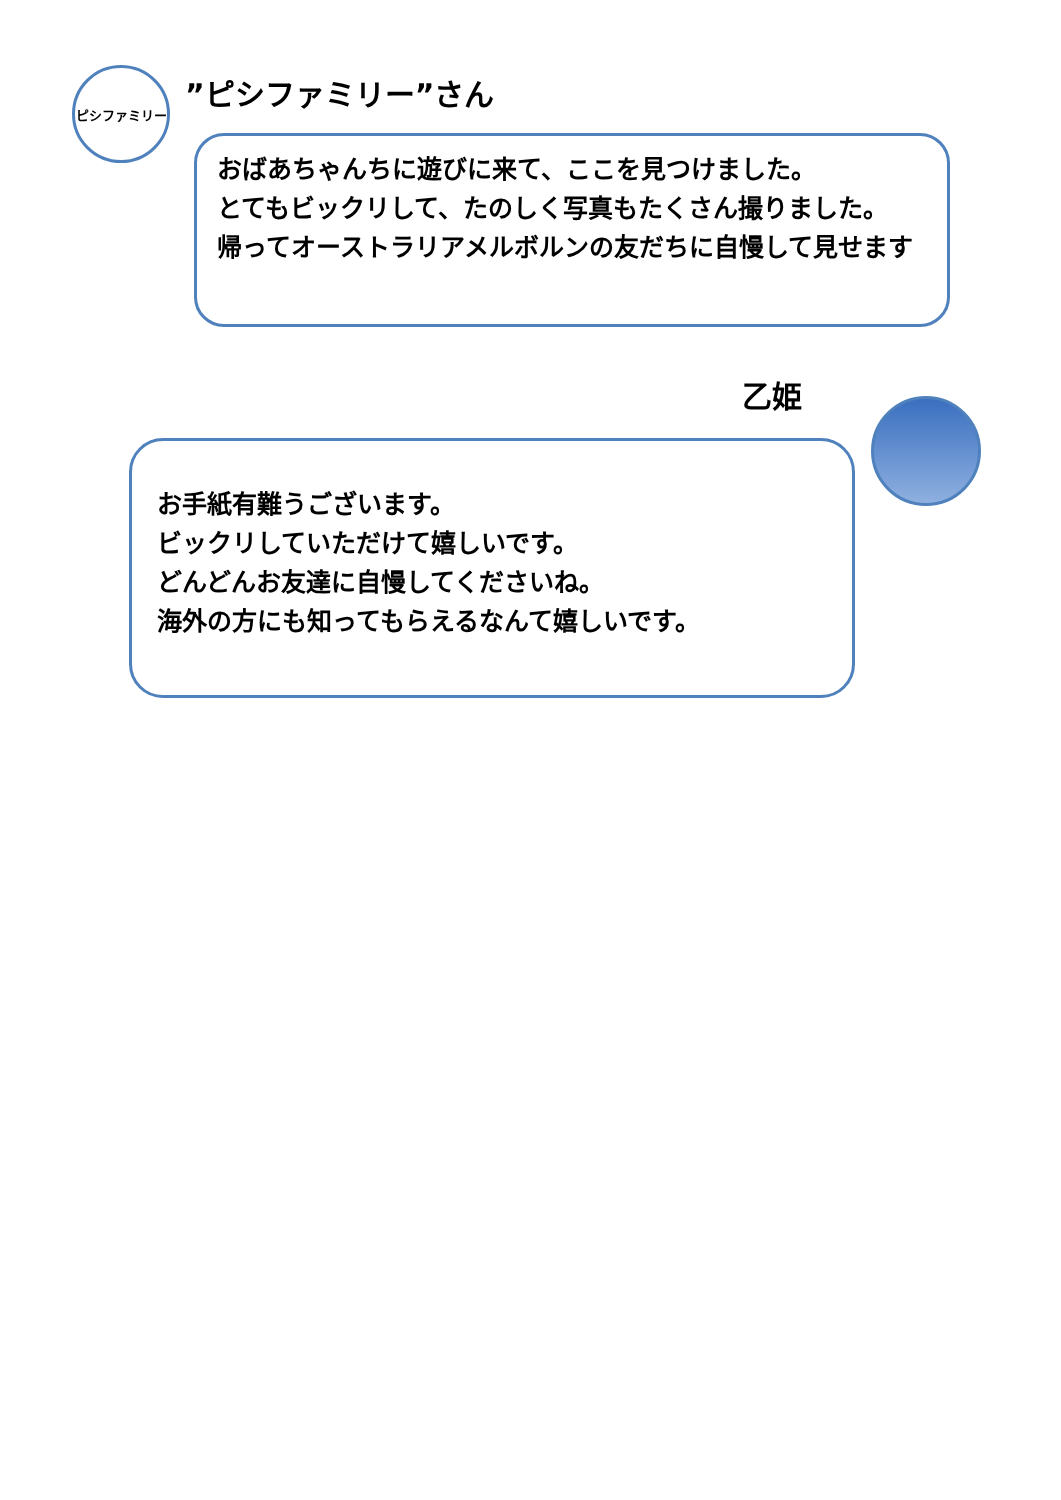ピシファミリー ”ピシファミリー”さん
おばあちゃんちに遊びに来て、ここを見つけました。
とてもビックリして、たのしく写真もたくさん撮りました。
帰ってオーストラリアメルボルンの友だちに自慢して見せます
乙姫
お手紙有難うございます。
ビックリしていただけて嬉しいです。
どんどんお友達に自慢してくださいね。
海外の方にも知ってもらえるなんて嬉しいです。